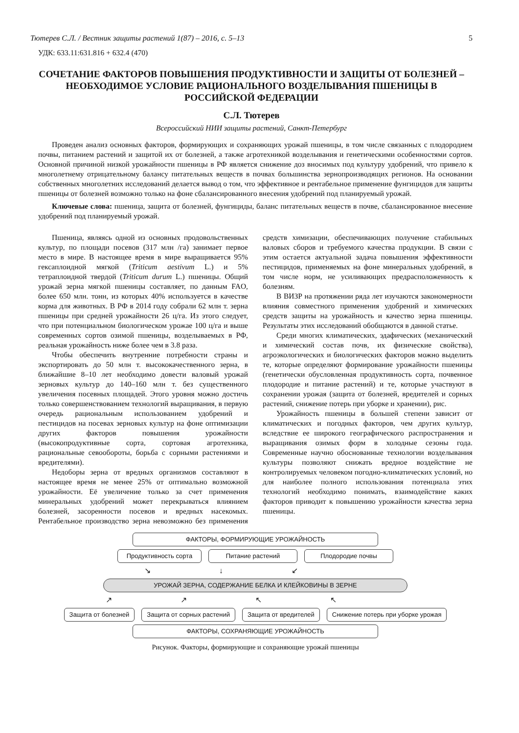Тютерев С.Л. / Вестник защиты растений 1(87) – 2016, с. 5–13 5
УДК: 633.11:631.816 + 632.4 (470)
СОЧЕТАНИЕ ФАКТОРОВ ПОВЫШЕНИЯ ПРОДУКТИВНОСТИ И ЗАЩИТЫ ОТ БОЛЕЗНЕЙ – НЕОБХОДИМОЕ УСЛОВИЕ РАЦИОНАЛЬНОГО ВОЗДЕЛЫВАНИЯ ПШЕНИЦЫ В РОССИЙСКОЙ ФЕДЕРАЦИИ
С.Л. Тютерев
Всероссийский НИИ защиты растений, Санкт-Петербург
Проведен анализ основных факторов, формирующих и сохраняющих урожай пшеницы, в том числе связанных с плодородием почвы, питанием растений и защитой их от болезней, а также агротехникой возделывания и генетическими особенностями сортов. Основной причиной низкой урожайности пшеницы в РФ является снижение доз вносимых под культуру удобрений, что привело к многолетнему отрицательному балансу питательных веществ в почвах большинства зернопроизводящих регионов. На основании собственных многолетних исследований делается вывод о том, что эффективное и рентабельное применение фунгицидов для защиты пшеницы от болезней возможно только на фоне сбалансированного внесения удобрений под планируемый урожай.
Ключевые слова: пшеница, защита от болезней, фунгициды, баланс питательных веществ в почве, сбалансированное внесение удобрений под планируемый урожай.
Пшеница, являясь одной из основных продовольственных культур, по площади посевов (317 млн /га) занимает первое место в мире. В настоящее время в мире выращивается 95% гексаплоидной мягкой (Triticum aestivum L.) и 5% тетраплоидной твердой (Triticum durum L.) пшеницы. Общий урожай зерна мягкой пшеницы составляет, по данным FAO, более 650 млн. тонн, из которых 40% используется в качестве корма для животных. В РФ в 2014 году собрали 62 млн т. зерна пшеницы при средней урожайности 26 ц/га. Из этого следует, что при потенциальном биологическом урожае 100 ц/га и выше современных сортов озимой пшеницы, возделываемых в РФ, реальная урожайность ниже более чем в 3.8 раза.
Чтобы обеспечить внутренние потребности страны и экспортировать до 50 млн т. высококачественного зерна, в ближайшие 8–10 лет необходимо довести валовый урожай зерновых культур до 140–160 млн т. без существенного увеличения посевных площадей. Этого уровня можно достичь только совершенствованием технологий выращивания, в первую очередь рациональным использованием удобрений и пестицидов на посевах зерновых культур на фоне оптимизации других факторов повышения урожайности (высокопродуктивные сорта, сортовая агротехника, рациональные севообороты, борьба с сорными растениями и вредителями).
Недоборы зерна от вредных организмов составляют в настоящее время не менее 25% от оптимально возможной урожайности. Её увеличение только за счет применения минеральных удобрений может перекрываться влиянием болезней, засоренности посевов и вредных насекомых. Рентабельное производство зерна невозможно без применения средств химизации, обеспечивающих получение стабильных валовых сборов и требуемого качества продукции. В связи с этим остается актуальной задача повышения эффективности пестицидов, применяемых на фоне минеральных удобрений, в том числе норм, не усиливающих предрасположенность к болезням.
В ВИЗР на протяжении ряда лет изучаются закономерности влияния совместного применения удобрений и химических средств защиты на урожайность и качество зерна пшеницы. Результаты этих исследований обобщаются в данной статье.
Среди многих климатических, эдафических (механический и химический состав почв, их физические свойства), агроэкологических и биологических факторов можно выделить те, которые определяют формирование урожайности пшеницы (генетически обусловленная продуктивность сорта, почвенное плодородие и питание растений) и те, которые участвуют в сохранении урожая (защита от болезней, вредителей и сорных растений, снижение потерь при уборке и хранении), рис.
Урожайность пшеницы в большей степени зависит от климатических и погодных факторов, чем других культур, вследствие ее широкого географического распространения и выращивания озимых форм в холодные сезоны года. Современные научно обоснованные технологии возделывания культуры позволяют снижать вредное воздействие не контролируемых человеком погодно-климатических условий, но для наиболее полного использования потенциала этих технологий необходимо понимать, взаимодействие каких факторов приводит к повышению урожайности качества зерна пшеницы.
ФАКТОРЫ, ФОРМИРУЮЩИЕ УРОЖАЙНОСТЬ
Продуктивность сорта
Питание растений Плодородие почвы
↘↓↙
УРОЖАЙ ЗЕРНА, СОДЕРЖАНИЕ БЕЛКА И КЛЕЙКОВИНЫ В ЗЕРНЕ
↗↗↖↖
Защита от болезней Защита от сорных растений Защита от вредителей Снижение потерь при уборке урожая
ФАКТОРЫ, СОХРАНЯЮЩИЕ УРОЖАЙНОСТЬ
Рисунок. Факторы, формирующие и сохраняющие урожай пшеницы